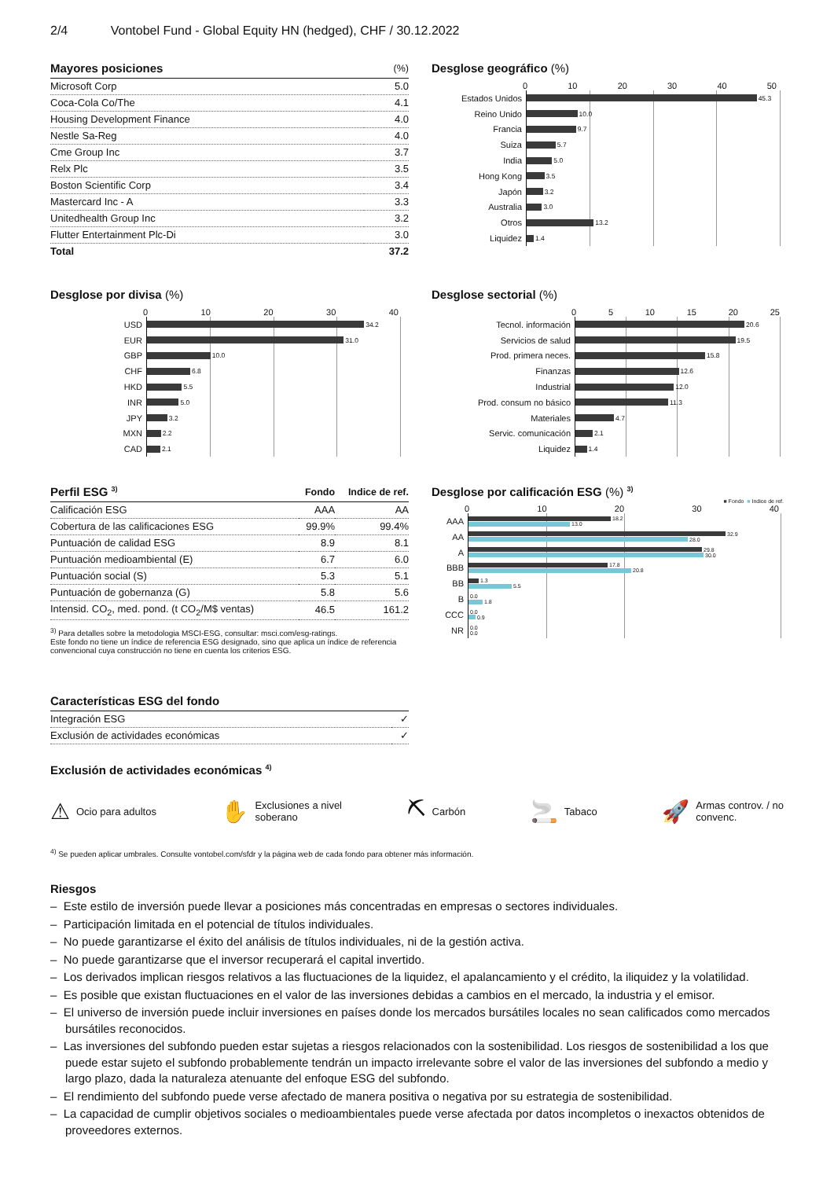2/4 Vontobel Fund - Global Equity HN (hedged), CHF / 30.12.2022
| Mayores posiciones | (%) |
| --- | --- |
| Microsoft Corp | 5.0 |
| Coca-Cola Co/The | 4.1 |
| Housing Development Finance | 4.0 |
| Nestle Sa-Reg | 4.0 |
| Cme Group Inc | 3.7 |
| Relx Plc | 3.5 |
| Boston Scientific Corp | 3.4 |
| Mastercard Inc - A | 3.3 |
| Unitedhealth Group Inc | 3.2 |
| Flutter Entertainment Plc-Di | 3.0 |
| Total | 37.2 |
Desglose geográfico (%)
0 10 20 30 40 50
Estados Unidos
45.3
Reino Unido
10.0
Francia
9.7
Suiza
5.7
India
5.0
Hong Kong
3.5
Japón
3.2
Australia
3.0
Otros
13.2
Liquidez
1.4
Desglose por divisa (%)
0 10 20 30 40
USD
34.2
EUR
31.0
GBP
10.0
CHF
6.8
HKD
5.5
INR
5.0
JPY
3.2
MXN
2.2
CAD
2.1
Desglose sectorial (%)
0 5 10 15 20 25
Tecnol. información
20.6
Servicios de salud
19.5
Prod. primera neces.
15.8
Finanzas
12.6
Industrial
12.0
Prod. consum no básico
11.3
Materiales
4.7
Servic. comunicación
2.1
Liquidez
1.4
| Perfil ESG <sup>3)</sup> | Fondo | Indice de ref. |
| --- | --- | --- |
| Calificación ESG | AAA | AA |
| Cobertura de las calificaciones ESG | 99.9% | 99.4% |
| Puntuación de calidad ESG | 8.9 | 8.1 |
| Puntuación medioambiental (E) | 6.7 | 6.0 |
| Puntuación social (S) | 5.3 | 5.1 |
| Puntuación de gobernanza (G) | 5.8 | 5.6 |
| Intensid. CO<sub>2</sub>, med. pond. (t CO<sub>2</sub>/M$ ventas) | 46.5 | 161.2 |
<sup>3)</sup> Para detalles sobre la metodologia MSCI-ESG, consultar: msci.com/esg-ratings.
Este fondo no tiene un índice de referencia ESG designado, sino que aplica un índice de referencia convencional cuya construcción no tiene en cuenta los criterios ESG.
Desglose por calificación ESG (%) <sup>3)</sup>
■ Fondo ■ Indice de ref.
0 10 20 30 40
AAA
18.2
13.0
AA
32.9
28.0
A
29.8
30.0
BBB
17.8
20.8
BB
1.3
5.5
B
0.0
1.8
CCC
0.0
0.9
NR
0.0
0.0
| Características ESG del fondo | |
| --- | --- |
| Integración ESG | ✓ |
| Exclusión de actividades económicas | ✓ |
Exclusión de actividades económicas <sup>4)</sup>
⚠ Ocio para adultos
✋ Exclusiones a nivel
soberano
⛏ Carbón
🚬 Tabaco
🚀 Armas controv. / no
convenc.
<sup>4)</sup> Se pueden aplicar umbrales. Consulte vontobel.com/sfdr y la página web de cada fondo para obtener más información.
Riesgos
– Este estilo de inversión puede llevar a posiciones más concentradas en empresas o sectores individuales.
– Participación limitada en el potencial de títulos individuales.
– No puede garantizarse el éxito del análisis de títulos individuales, ni de la gestión activa.
– No puede garantizarse que el inversor recuperará el capital invertido.
– Los derivados implican riesgos relativos a las fluctuaciones de la liquidez, el apalancamiento y el crédito, la iliquidez y la volatilidad.
– Es posible que existan fluctuaciones en el valor de las inversiones debidas a cambios en el mercado, la industria y el emisor.
– El universo de inversión puede incluir inversiones en países donde los mercados bursátiles locales no sean calificados como mercados bursátiles reconocidos.
– Las inversiones del subfondo pueden estar sujetas a riesgos relacionados con la sostenibilidad. Los riesgos de sostenibilidad a los que puede estar sujeto el subfondo probablemente tendrán un impacto irrelevante sobre el valor de las inversiones del subfondo a medio y largo plazo, dada la naturaleza atenuante del enfoque ESG del subfondo.
– El rendimiento del subfondo puede verse afectado de manera positiva o negativa por su estrategia de sostenibilidad.
– La capacidad de cumplir objetivos sociales o medioambientales puede verse afectada por datos incompletos o inexactos obtenidos de proveedores externos.